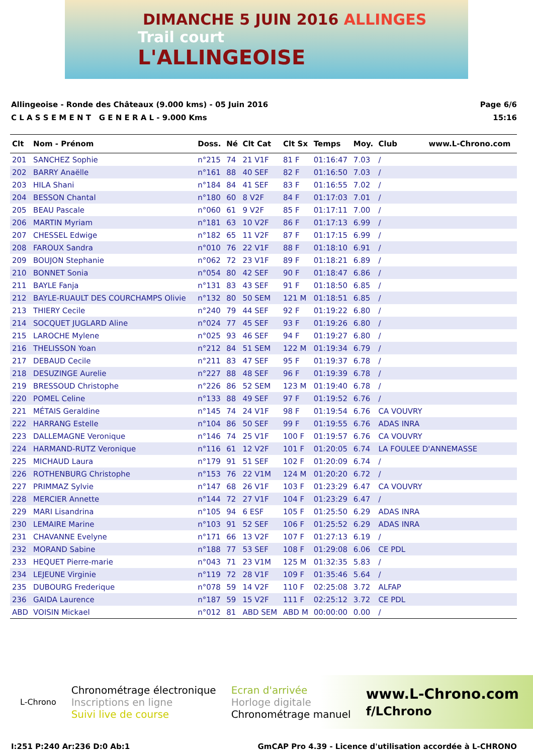DIMANCHE 5 JUIN 2016 ALLINGES
Trail court
L'ALLINGEOISE
Allingeoise - Ronde des Châteaux (9.000 kms) - 05 Juin 2016
C L A S S E M E N T G E N E R A L - 9.000 Kms
Page 6/6
15:16
| Clt | Nom - Prénom | Doss. | Né | Clt Cat | Clt Sx | Temps | Moy. | Club | www.L-Chrono.com |
| --- | --- | --- | --- | --- | --- | --- | --- | --- | --- |
| 201 | SANCHEZ Sophie | n°215 | 74 | 21 V1F | 81 F | 01:16:47 | 7.03 | / | |
| 202 | BARRY Anaëlle | n°161 | 88 | 40 SEF | 82 F | 01:16:50 | 7.03 | / | |
| 203 | HILA Shani | n°184 | 84 | 41 SEF | 83 F | 01:16:55 | 7.02 | / | |
| 204 | BESSON Chantal | n°180 | 60 | 8 V2F | 84 F | 01:17:03 | 7.01 | / | |
| 205 | BEAU Pascale | n°060 | 61 | 9 V2F | 85 F | 01:17:11 | 7.00 | / | |
| 206 | MARTIN Myriam | n°181 | 63 | 10 V2F | 86 F | 01:17:13 | 6.99 | / | |
| 207 | CHESSEL Edwige | n°182 | 65 | 11 V2F | 87 F | 01:17:15 | 6.99 | / | |
| 208 | FAROUX Sandra | n°010 | 76 | 22 V1F | 88 F | 01:18:10 | 6.91 | / | |
| 209 | BOUJON Stephanie | n°062 | 72 | 23 V1F | 89 F | 01:18:21 | 6.89 | / | |
| 210 | BONNET Sonia | n°054 | 80 | 42 SEF | 90 F | 01:18:47 | 6.86 | / | |
| 211 | BAYLE Fanja | n°131 | 83 | 43 SEF | 91 F | 01:18:50 | 6.85 | / | |
| 212 | BAYLE-RUAULT DES COURCHAMPS Olivie | n°132 | 80 | 50 SEM | 121 M | 01:18:51 | 6.85 | / | |
| 213 | THIERY Cecile | n°240 | 79 | 44 SEF | 92 F | 01:19:22 | 6.80 | / | |
| 214 | SOCQUET JUGLARD Aline | n°024 | 77 | 45 SEF | 93 F | 01:19:26 | 6.80 | / | |
| 215 | LAROCHE Mylene | n°025 | 93 | 46 SEF | 94 F | 01:19:27 | 6.80 | / | |
| 216 | THELISSON Yoan | n°212 | 84 | 51 SEM | 122 M | 01:19:34 | 6.79 | / | |
| 217 | DEBAUD Cecile | n°211 | 83 | 47 SEF | 95 F | 01:19:37 | 6.78 | / | |
| 218 | DESUZINGE Aurelie | n°227 | 88 | 48 SEF | 96 F | 01:19:39 | 6.78 | / | |
| 219 | BRESSOUD Christophe | n°226 | 86 | 52 SEM | 123 M | 01:19:40 | 6.78 | / | |
| 220 | POMEL Celine | n°133 | 88 | 49 SEF | 97 F | 01:19:52 | 6.76 | / | |
| 221 | MÉTAIS Geraldine | n°145 | 74 | 24 V1F | 98 F | 01:19:54 | 6.76 | CA VOUVRY | |
| 222 | HARRANG Estelle | n°104 | 86 | 50 SEF | 99 F | 01:19:55 | 6.76 | ADAS INRA | |
| 223 | DALLEMAGNE Veronique | n°146 | 74 | 25 V1F | 100 F | 01:19:57 | 6.76 | CA VOUVRY | |
| 224 | HARMAND-RUTZ Veronique | n°116 | 61 | 12 V2F | 101 F | 01:20:05 | 6.74 | LA FOULEE D'ANNEMASSE | |
| 225 | MICHAUD Laura | n°179 | 91 | 51 SEF | 102 F | 01:20:09 | 6.74 | / | |
| 226 | ROTHENBURG Christophe | n°153 | 76 | 22 V1M | 124 M | 01:20:20 | 6.72 | / | |
| 227 | PRIMMAZ Sylvie | n°147 | 68 | 26 V1F | 103 F | 01:23:29 | 6.47 | CA VOUVRY | |
| 228 | MERCIER Annette | n°144 | 72 | 27 V1F | 104 F | 01:23:29 | 6.47 | / | |
| 229 | MARI Lisandrina | n°105 | 94 | 6 ESF | 105 F | 01:25:50 | 6.29 | ADAS INRA | |
| 230 | LEMAIRE Marine | n°103 | 91 | 52 SEF | 106 F | 01:25:52 | 6.29 | ADAS INRA | |
| 231 | CHAVANNE Evelyne | n°171 | 66 | 13 V2F | 107 F | 01:27:13 | 6.19 | / | |
| 232 | MORAND Sabine | n°188 | 77 | 53 SEF | 108 F | 01:29:08 | 6.06 | CE PDL | |
| 233 | HEQUET Pierre-marie | n°043 | 71 | 23 V1M | 125 M | 01:32:35 | 5.83 | / | |
| 234 | LEJEUNE Virginie | n°119 | 72 | 28 V1F | 109 F | 01:35:46 | 5.64 | / | |
| 235 | DUBOURG Frederique | n°078 | 59 | 14 V2F | 110 F | 02:25:08 | 3.72 | ALFAP | |
| 236 | GAIDA Laurence | n°187 | 59 | 15 V2F | 111 F | 02:25:12 | 3.72 | CE PDL | |
| ABD | VOISIN Mickael | n°012 | 81 | ABD SEM | ABD M | 00:00:00 | 0.00 | / | |
L-Chrono
Chronométrage électronique
Inscriptions en ligne
Suivi live de course
Ecran d'arrivée
Horloge digitale
Chronométrage manuel
www.L-Chrono.com
f/LChrono
I:251 P:240 Ar:236 D:0 Ab:1 GmCAP Pro 4.39 - Licence d'utilisation accordée à L-CHRONO